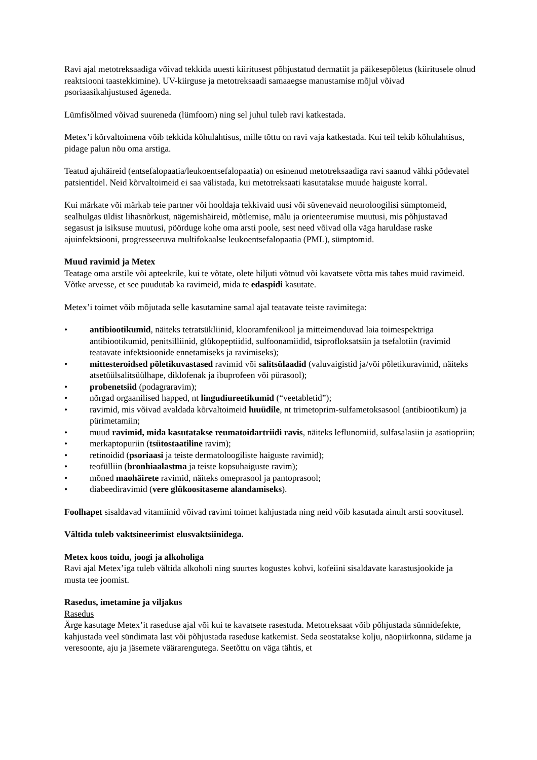Ravi ajal metotreksaadiga võivad tekkida uuesti kiiritusest põhjustatud dermatiit ja päikesepõletus (kiiritusele olnud reaktsiooni taastekkimine). UV-kiirguse ja metotreksaadi samaaegse manustamise mõjul võivad psoriaasikahjustused ägeneda.
Lümfisõlmed võivad suureneda (lümfoom) ning sel juhul tuleb ravi katkestada.
Metex’i kõrvaltoimena võib tekkida kõhulahtisus, mille tõttu on ravi vaja katkestada. Kui teil tekib kõhulahtisus, pidage palun nõu oma arstiga.
Teatud ajuhäireid (entsefalopaatia/leukoentsefalopaatia) on esinenud metotreksaadiga ravi saanud vähki põdevatel patsientidel. Neid kõrvaltoimeid ei saa välistada, kui metotreksaati kasutatakse muude haiguste korral.
Kui märkate või märkab teie partner või hooldaja tekkivaid uusi või süvenevaid neuroloogilisi sümptomeid, sealhulgas üldist lihasnõrkust, nägemishäireid, mõtlemise, mälu ja orienteerumise muutusi, mis põhjustavad segasust ja isiksuse muutusi, pöörduge kohe oma arsti poole, sest need võivad olla väga haruldase raske ajuinfektsiooni, progresseeruva multifokaalse leukoentsefalopaatia (PML), sümptomid.
Muud ravimid ja Metex
Teatage oma arstile või apteekrile, kui te võtate, olete hiljuti võtnud või kavatsete võtta mis tahes muid ravimeid. Võtke arvesse, et see puudutab ka ravimeid, mida te edaspidi kasutate.
Metex’i toimet võib mõjutada selle kasutamine samal ajal teatavate teiste ravimitega:
• antibiootikumid, näiteks tetratsükliinid, klooramfenikool ja mitteimenduvad laia toimespektriga antibiootikumid, penitsilliinid, glükopeptiidid, sulfoonamiidid, tsiprofloksatsiin ja tsefalotiin (ravimid teatavate infektsioonide ennetamiseks ja ravimiseks);
• mittesteroidsed põletikuvastased ravimid või salitsülaadid (valuvaigistid ja/või põletikuravimid, näiteks atsetüülsalitsüülhape, diklofenak ja ibuprofeen või pürasool);
• probenetsiid (podagraravim);
• nõrgad orgaanilised happed, nt lingudiureetikumid (“veetabletid”);
• ravimid, mis võivad avaldada kõrvaltoimeid luuüdile, nt trimetoprim-sulfametoksasool (antibiootikum) ja pürimetamiin;
• muud ravimid, mida kasutatakse reumatoidartriidi ravis, näiteks leflunomiid, sulfasalasiin ja asatiopriin;
• merkaptopuriin (tsütostaatiline ravim);
• retinoidid (psoriaasi ja teiste dermatoloogiliste haiguste ravimid);
• teofülliin (bronhiaalastma ja teiste kopsuhaiguste ravim);
• mõned maohäirete ravimid, näiteks omeprasool ja pantoprasool;
• diabeediravimid (vere glükoositaseme alandamiseks).
Foolhapet sisaldavad vitamiinid võivad ravimi toimet kahjustada ning neid võib kasutada ainult arsti soovitusel.
Vältida tuleb vaktsineerimist elusvaktsiinidega.
Metex koos toidu, joogi ja alkoholiga
Ravi ajal Metex’iga tuleb vältida alkoholi ning suurtes kogustes kohvi, kofeiini sisaldavate karastusjookide ja musta tee joomist.
Rasedus, imetamine ja viljakus
Rasedus
Ärge kasutage Metex’it raseduse ajal või kui te kavatsete rasestuda. Metotreksaat võib põhjustada sünnidefekte, kahjustada veel sündimata last või põhjustada raseduse katkemist. Seda seostatakse kolju, näopiirkonna, südame ja veresoonte, aju ja jäsemete väärarengutega. Seetõttu on väga tähtis, et